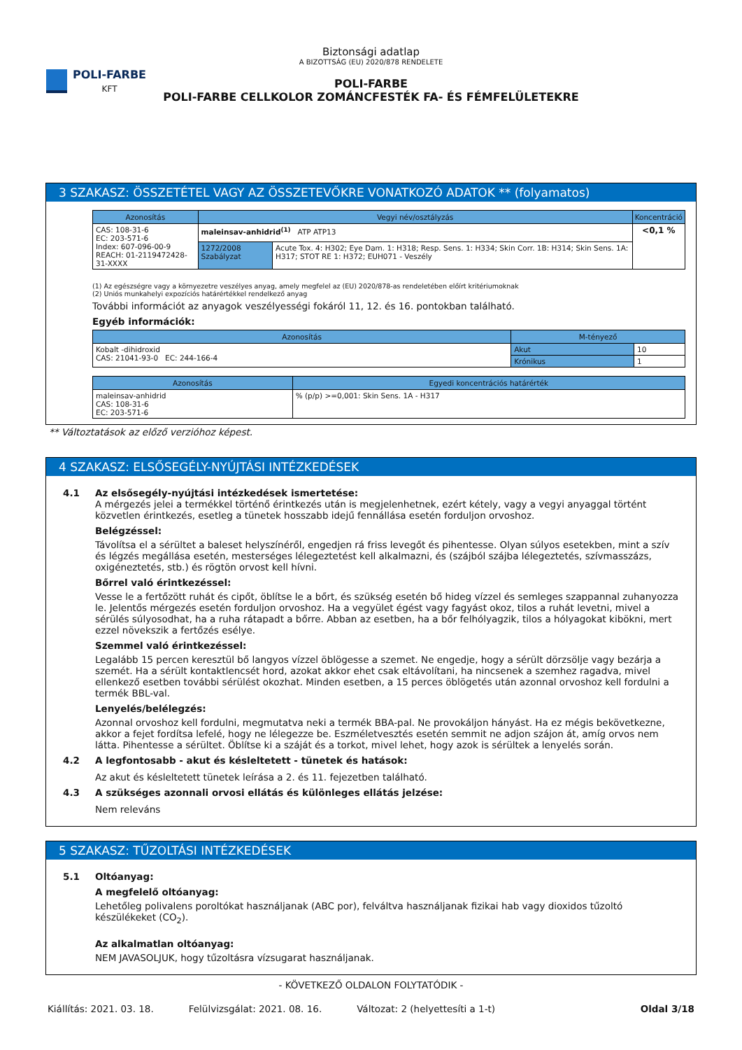POLI-FARBE
KFT
Biztonsági adatlap
A BIZOTTSÁG (EU) 2020/878 RENDELETE
POLI-FARBE
POLI-FARBE CELLKOLOR ZOMÁNCFESTÉK FA- ÉS FÉMFELÜLETEKRE
3 SZAKASZ: ÖSSZETÉTEL VAGY AZ ÖSSZETEVŐKRE VONATKOZÓ ADATOK ** (folyamatos)
| Azonosítás | Vegyi név/osztályzás | | Koncentráció |
| --- | --- | --- | --- |
| CAS: 108-31-6 EC: 203-571-6 Index: 607-096-00-9 REACH: 01-2119472428-31-XXXX | maleinsav-anhidrid<sup>(1)</sup> ATP ATP13 | | <0,1 % |
| | 1272/2008 Szabályzat | Acute Tox. 4: H302; Eye Dam. 1: H318; Resp. Sens. 1: H334; Skin Corr. 1B: H314; Skin Sens. 1A: H317; STOT RE 1: H372; EUH071 - Veszély | |
(1) Az egészségre vagy a környezetre veszélyes anyag, amely megfelel az (EU) 2020/878-as rendeletében előírt kritériumoknak
(2) Uniós munkahelyi expozíciós határértékkel rendelkező anyag
További információt az anyagok veszélyességi fokáról 11, 12. és 16. pontokban található.
Egyéb információk:
| Azonosítás | M-tényező | |
| --- | --- | --- |
| Kobalt -dihidroxid CAS: 21041-93-0 EC: 244-166-4 | Akut | 10 |
| | Krónikus | 1 |
| Azonosítás | Egyedi koncentrációs határérték |
| --- | --- |
| maleinsav-anhidrid CAS: 108-31-6 EC: 203-571-6 | % (p/p) >=0,001: Skin Sens. 1A - H317 |
** Változtatások az előző verzióhoz képest.
4 SZAKASZ: ELSŐSEGÉLY-NYÚJTÁSI INTÉZKEDÉSEK
4.1 Az elsősegély-nyújtási intézkedések ismertetése:
A mérgezés jelei a termékkel történő érintkezés után is megjelenhetnek, ezért kétely, vagy a vegyi anyaggal történt közvetlen érintkezés, esetleg a tünetek hosszabb idejű fennállása esetén forduljon orvoshoz.
Belégzéssel:
Távolítsa el a sérültet a baleset helyszínéről, engedjen rá friss levegőt és pihentesse. Olyan súlyos esetekben, mint a szív és légzés megállása esetén, mesterséges lélegeztetést kell alkalmazni, és (szájból szájba lélegeztetés, szívmasszázs, oxigéneztetés, stb.) és rögtön orvost kell hívni.
Bőrrel való érintkezéssel:
Vesse le a fertőzött ruhát és cipőt, öblítse le a bőrt, és szükség esetén bő hideg vízzel és semleges szappannal zuhanyozza le. Jelentős mérgezés esetén forduljon orvoshoz. Ha a vegyület égést vagy fagyást okoz, tilos a ruhát levetni, mivel a sérülés súlyosodhat, ha a ruha rátapadt a bőrre. Abban az esetben, ha a bőr felhólyagzik, tilos a hólyagokat kibökni, mert ezzel növekszik a fertőzés esélye.
Szemmel való érintkezéssel:
Legalább 15 percen keresztül bő langyos vízzel öblögesse a szemet. Ne engedje, hogy a sérült dörzsölje vagy bezárja a szemét. Ha a sérült kontaktlencsét hord, azokat akkor ehet csak eltávolítani, ha nincsenek a szemhez ragadva, mivel ellenkező esetben további sérülést okozhat. Minden esetben, a 15 perces öblögetés után azonnal orvoshoz kell fordulni a termék BBL-val.
Lenyelés/belélegzés:
Azonnal orvoshoz kell fordulni, megmutatva neki a termék BBA-pal. Ne provokáljon hányást. Ha ez mégis bekövetkezne, akkor a fejet fordítsa lefelé, hogy ne lélegezze be. Eszméletvesztés esetén semmit ne adjon szájon át, amíg orvos nem látta. Pihentesse a sérültet. Öblítse ki a száját és a torkot, mivel lehet, hogy azok is sérültek a lenyelés során.
4.2 A legfontosabb - akut és késleltetett - tünetek és hatások:
Az akut és késleltetett tünetek leírása a 2. és 11. fejezetben található.
4.3 A szükséges azonnali orvosi ellátás és különleges ellátás jelzése:
Nem releváns
5 SZAKASZ: TŰZOLTÁSI INTÉZKEDÉSEK
5.1 Oltóanyag:
A megfelelő oltóanyag:
Lehetőleg polivalens poroltókat használjanak (ABC por), felváltva használjanak fizikai hab vagy dioxidos tűzoltó készülékeket (CO<sub>2</sub>).
Az alkalmatlan oltóanyag:
NEM JAVASOLJUK, hogy tűzoltásra vízsugarat használjanak.
- KÖVETKEZŐ OLDALON FOLYTATÓDIK -
Kiállítás: 2021. 03. 18. Felülvizsgálat: 2021. 08. 16. Változat: 2 (helyettesíti a 1-t) Oldal 3/18